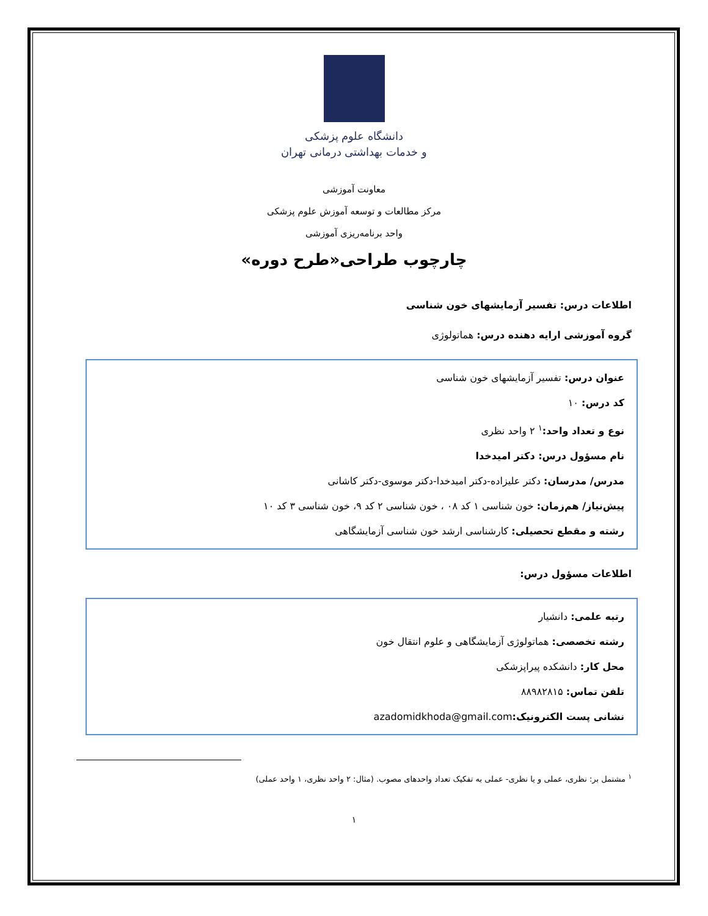دانشگاه علوم پزشکی
و خدمات بهداشتی درمانی تهران
معاونت آموزشی
مرکز مطالعات و توسعه آموزش علوم پزشکی
واحد برنامه‌ریزی آموزشی
چارچوب طراحی«طرح دوره»
اطلاعات درس: تفسیر آزمایشهای خون شناسی
گروه آموزشی ارایه دهنده درس: هماتولوژی
عنوان درس: تفسیر آزمایشهای خون شناسی
کد درس: ۱۰
نوع و تعداد واحد:<sup>۱</sup> ۲ واحد نظری
نام مسؤول درس: دکتر امیدخدا
مدرس/ مدرسان: دکتر علیزاده-دکتر امیدخدا-دکتر موسوی-دکتر کاشانی
پیش‌نیاز/ هم‌زمان: خون شناسی ۱ کد ۰۸ ، خون شناسی ۲ کد ۹، خون شناسی ۳ کد ۱۰
رشته و مقطع تحصیلی: کارشناسی ارشد خون شناسی آزمایشگاهی
اطلاعات مسؤول درس:
رتبه علمی: دانشیار
رشته تخصصی: هماتولوژی آزمایشگاهی و علوم انتقال خون
محل کار: دانشکده پیراپزشکی
تلفن تماس: ۸۸۹۸۲۸۱۵
نشانی پست الکترونیک: azadomidkhoda@gmail.com
<sup>۱</sup> مشتمل بر: نظری، عملی و یا نظری- عملی به تفکیک تعداد واحدهای مصوب. (مثال: ۲ واحد نظری، ۱ واحد عملی)
۱